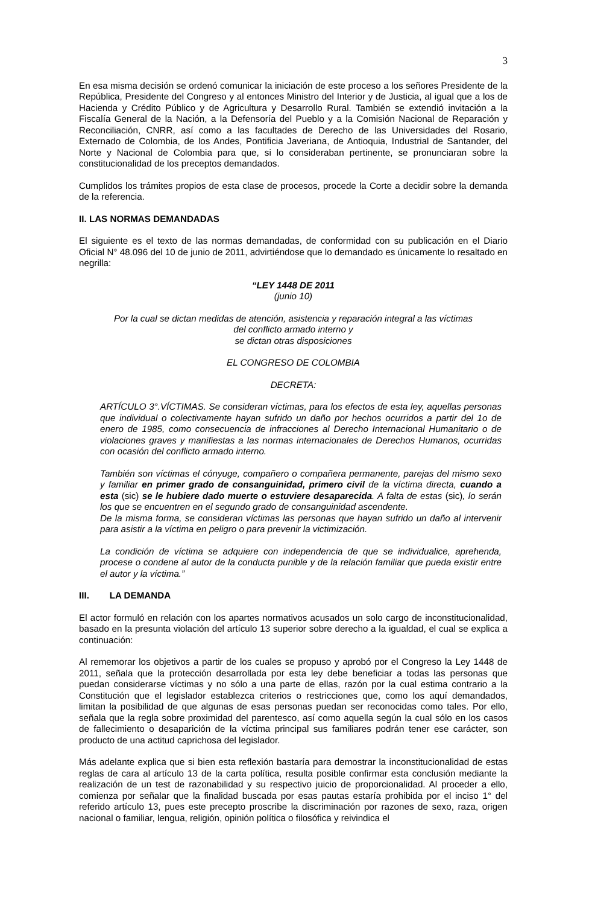3
En esa misma decisión se ordenó comunicar la iniciación de este proceso a los señores Presidente de la República, Presidente del Congreso y al entonces Ministro del Interior y de Justicia, al igual que a los de Hacienda y Crédito Público y de Agricultura y Desarrollo Rural. También se extendió invitación a la Fiscalía General de la Nación, a la Defensoría del Pueblo y a la Comisión Nacional de Reparación y Reconciliación, CNRR, así como a las facultades de Derecho de las Universidades del Rosario, Externado de Colombia, de los Andes, Pontificia Javeriana, de Antioquia, Industrial de Santander, del Norte y Nacional de Colombia para que, si lo consideraban pertinente, se pronunciaran sobre la constitucionalidad de los preceptos demandados.
Cumplidos los trámites propios de esta clase de procesos, procede la Corte a decidir sobre la demanda de la referencia.
II. LAS NORMAS DEMANDADAS
El siguiente es el texto de las normas demandadas, de conformidad con su publicación en el Diario Oficial N° 48.096 del 10 de junio de 2011, advirtiéndose que lo demandado es únicamente lo resaltado en negrilla:
“LEY 1448 DE 2011
(junio 10)
Por la cual se dictan medidas de atención, asistencia y reparación integral a las víctimas
del conflicto armado interno y
se dictan otras disposiciones
EL CONGRESO DE COLOMBIA
DECRETA:
ARTÍCULO 3°.VÍCTIMAS. Se consideran víctimas, para los efectos de esta ley, aquellas personas que individual o colectivamente hayan sufrido un daño por hechos ocurridos a partir del 1o de enero de 1985, como consecuencia de infracciones al Derecho Internacional Humanitario o de violaciones graves y manifiestas a las normas internacionales de Derechos Humanos, ocurridas con ocasión del conflicto armado interno.
También son víctimas el cónyuge, compañero o compañera permanente, parejas del mismo sexo y familiar en primer grado de consanguinidad, primero civil de la víctima directa, cuando a esta (sic) se le hubiere dado muerte o estuviere desaparecida. A falta de estas (sic), lo serán los que se encuentren en el segundo grado de consanguinidad ascendente.
De la misma forma, se consideran víctimas las personas que hayan sufrido un daño al intervenir para asistir a la víctima en peligro o para prevenir la victimización.
La condición de víctima se adquiere con independencia de que se individualice, aprehenda, procese o condene al autor de la conducta punible y de la relación familiar que pueda existir entre el autor y la víctima.”
III. LA DEMANDA
El actor formuló en relación con los apartes normativos acusados un solo cargo de inconstitucionalidad, basado en la presunta violación del artículo 13 superior sobre derecho a la igualdad, el cual se explica a continuación:
Al rememorar los objetivos a partir de los cuales se propuso y aprobó por el Congreso la Ley 1448 de 2011, señala que la protección desarrollada por esta ley debe beneficiar a todas las personas que puedan considerarse víctimas y no sólo a una parte de ellas, razón por la cual estima contrario a la Constitución que el legislador establezca criterios o restricciones que, como los aquí demandados, limitan la posibilidad de que algunas de esas personas puedan ser reconocidas como tales. Por ello, señala que la regla sobre proximidad del parentesco, así como aquella según la cual sólo en los casos de fallecimiento o desaparición de la víctima principal sus familiares podrán tener ese carácter, son producto de una actitud caprichosa del legislador.
Más adelante explica que si bien esta reflexión bastaría para demostrar la inconstitucionalidad de estas reglas de cara al artículo 13 de la carta política, resulta posible confirmar esta conclusión mediante la realización de un test de razonabilidad y su respectivo juicio de proporcionalidad. Al proceder a ello, comienza por señalar que la finalidad buscada por esas pautas estaría prohibida por el inciso 1° del referido artículo 13, pues este precepto proscribe la discriminación por razones de sexo, raza, origen nacional o familiar, lengua, religión, opinión política o filosófica y reivindica el